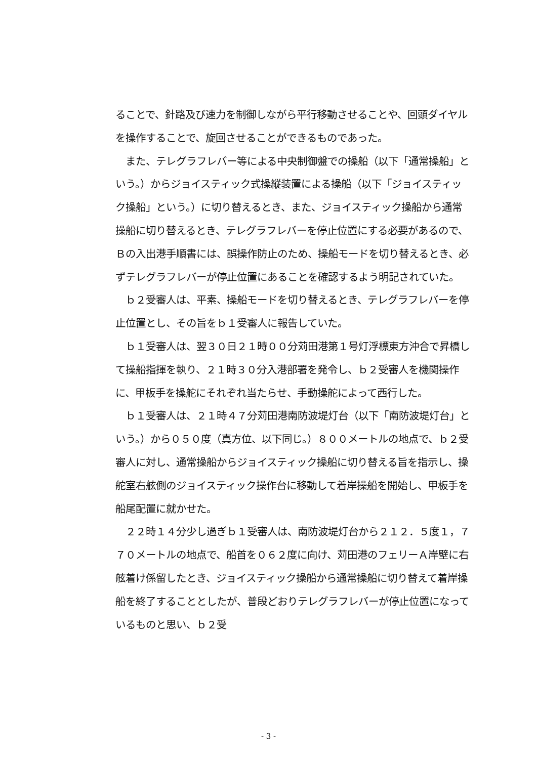ることで、針路及び速力を制御しながら平行移動させることや、回頭ダイヤルを操作することで、旋回させることができるものであった。
　また、テレグラフレバー等による中央制御盤での操船（以下「通常操船」という。）からジョイスティック式操縦装置による操船（以下「ジョイスティック操船」という。）に切り替えるとき、また、ジョイスティック操船から通常操船に切り替えるとき、テレグラフレバーを停止位置にする必要があるので、Ｂの入出港手順書には、誤操作防止のため、操船モードを切り替えるとき、必ずテレグラフレバーが停止位置にあることを確認するよう明記されていた。
　ｂ２受審人は、平素、操船モードを切り替えるとき、テレグラフレバーを停止位置とし、その旨をｂ１受審人に報告していた。
　ｂ１受審人は、翌３０日２１時００分苅田港第１号灯浮標東方沖合で昇橋して操船指揮を執り、２１時３０分入港部署を発令し、ｂ２受審人を機関操作に、甲板手を操舵にそれぞれ当たらせ、手動操舵によって西行した。
　ｂ１受審人は、２１時４７分苅田港南防波堤灯台（以下「南防波堤灯台」という。）から０５０度（真方位、以下同じ。）８００メートルの地点で、ｂ２受審人に対し、通常操船からジョイスティック操船に切り替える旨を指示し、操舵室右舷側のジョイスティック操作台に移動して着岸操船を開始し、甲板手を船尾配置に就かせた。
　２２時１４分少し過ぎｂ１受審人は、南防波堤灯台から２１２．５度１，７７０メートルの地点で、船首を０６２度に向け、苅田港のフェリーＡ岸壁に右舷着け係留したとき、ジョイスティック操船から通常操船に切り替えて着岸操船を終了することとしたが、普段どおりテレグラフレバーが停止位置になっているものと思い、ｂ２受
- 3 -